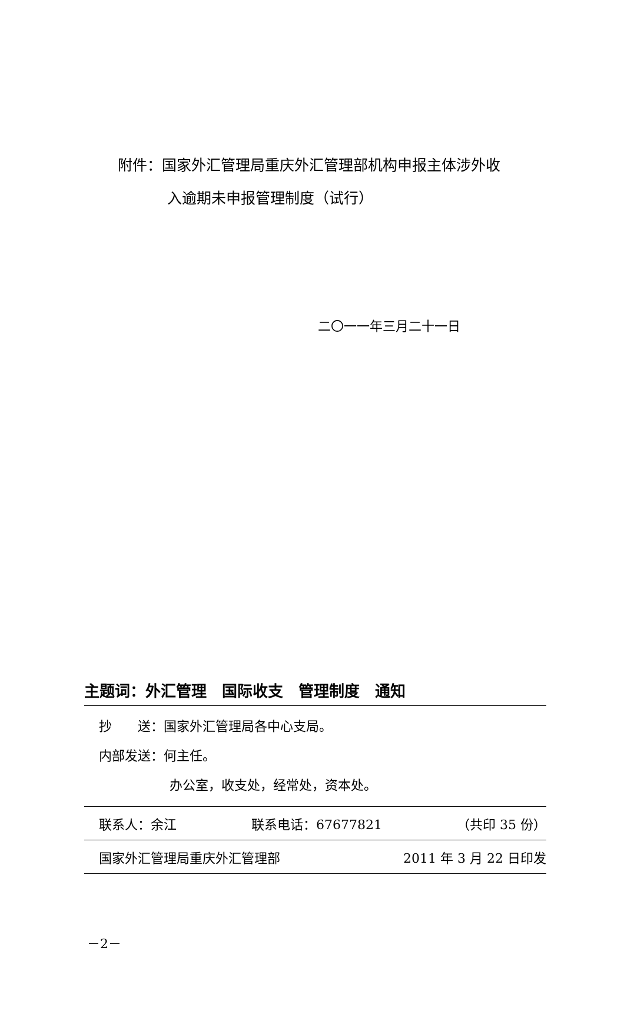附件：国家外汇管理局重庆外汇管理部机构申报主体涉外收
入逾期未申报管理制度（试行）
二〇一一年三月二十一日
主题词：外汇管理　国际收支　管理制度　通知
抄　　送：国家外汇管理局各中心支局。
内部发送：何主任。
办公室，收支处，经常处，资本处。
联系人：余江 联系电话：67677821 （共印 35 份）
国家外汇管理局重庆外汇管理部 2011 年 3 月 22 日印发
－2－